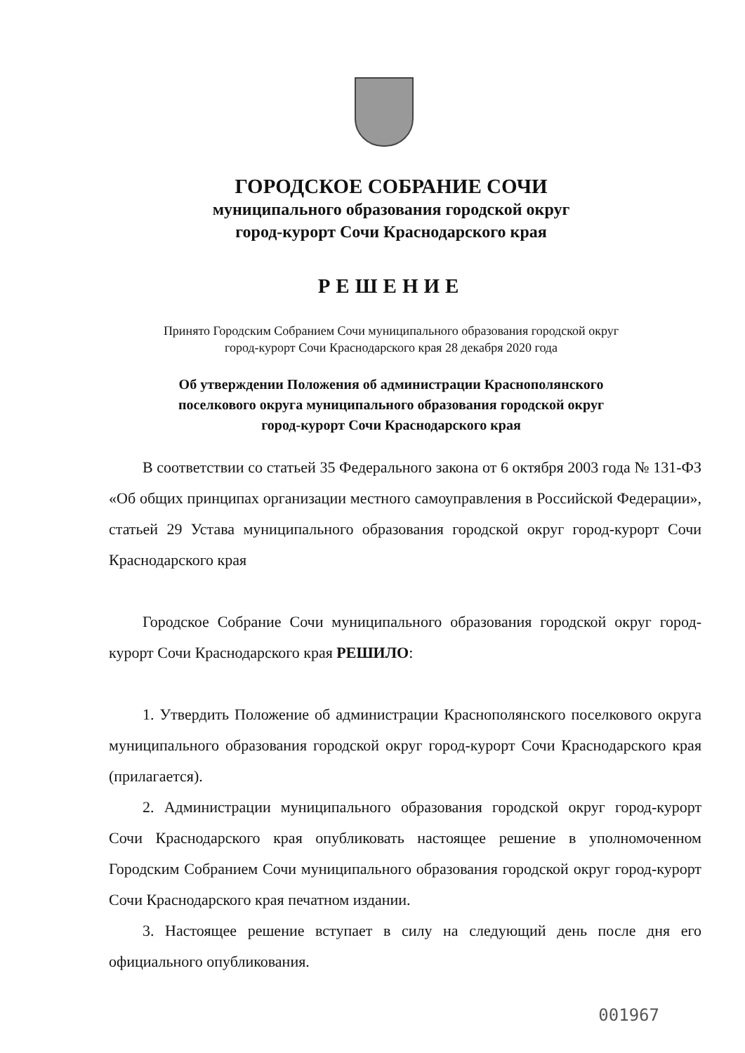ГОРОДСКОЕ СОБРАНИЕ СОЧИ
муниципального образования городской округ
город-курорт Сочи Краснодарского края
РЕШЕНИЕ
Принято Городским Собранием Сочи муниципального образования городской округ
город-курорт Сочи Краснодарского края 28 декабря 2020 года
Об утверждении Положения об администрации Краснополянского
поселкового округа муниципального образования городской округ
город-курорт Сочи Краснодарского края
В соответствии со статьей 35 Федерального закона от 6 октября 2003 года № 131-ФЗ «Об общих принципах организации местного самоуправления в Российской Федерации», статьей 29 Устава муниципального образования городской округ город-курорт Сочи Краснодарского края
Городское Собрание Сочи муниципального образования городской округ город-курорт Сочи Краснодарского края РЕШИЛО:
1. Утвердить Положение об администрации Краснополянского поселкового округа муниципального образования городской округ город-курорт Сочи Краснодарского края (прилагается).
2. Администрации муниципального образования городской округ город-курорт Сочи Краснодарского края опубликовать настоящее решение в уполномоченном Городским Собранием Сочи муниципального образования городской округ город-курорт Сочи Краснодарского края печатном издании.
3. Настоящее решение вступает в силу на следующий день после дня его официального опубликования.
001967